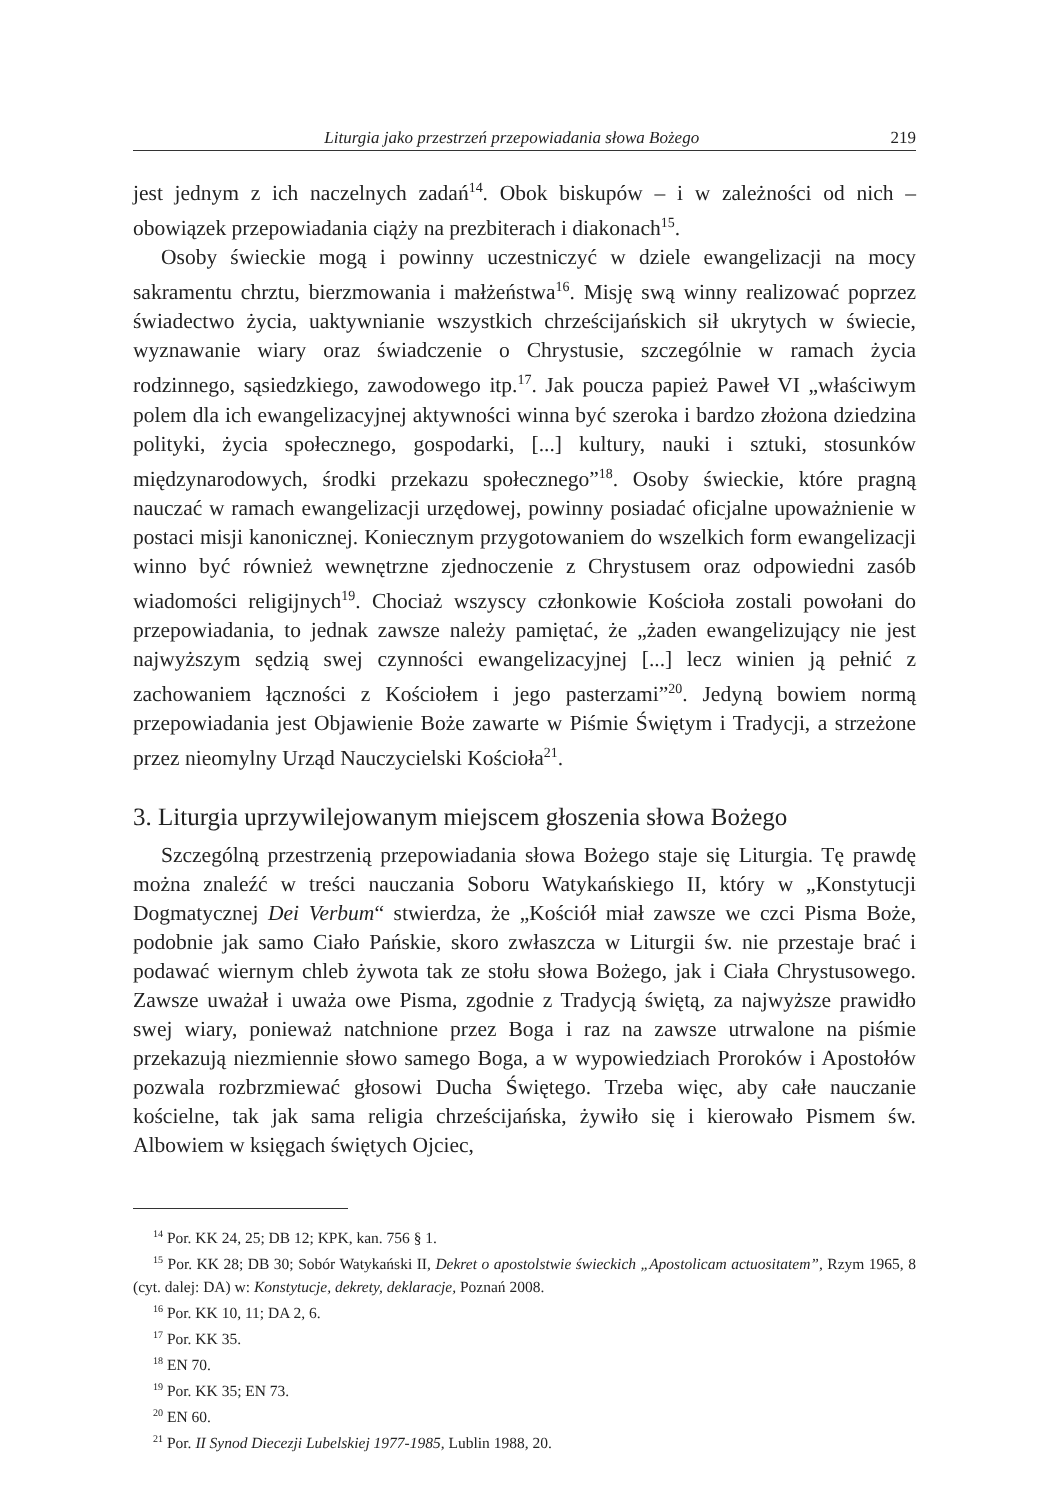Liturgia jako przestrzeń przepowiadania słowa Bożego 219
jest jednym z ich naczelnych zadań<sup>14</sup>. Obok biskupów – i w zależności od nich – obowiązek przepowiadania ciąży na prezbiterach i diakonach<sup>15</sup>.
Osoby świeckie mogą i powinny uczestniczyć w dziele ewangelizacji na mocy sakramentu chrztu, bierzmowania i małżeństwa<sup>16</sup>. Misję swą winny realizować poprzez świadectwo życia, uaktywnianie wszystkich chrześcijańskich sił ukrytych w świecie, wyznawanie wiary oraz świadczenie o Chrystusie, szczególnie w ramach życia rodzinnego, sąsiedzkiego, zawodowego itp.<sup>17</sup>. Jak poucza papież Paweł VI „właściwym polem dla ich ewangelizacyjnej aktywności winna być szeroka i bardzo złożona dziedzina polityki, życia społecznego, gospodarki, [...] kultury, nauki i sztuki, stosunków międzynarodowych, środki przekazu społecznego”<sup>18</sup>. Osoby świeckie, które pragną nauczać w ramach ewangelizacji urzędowej, powinny posiadać oficjalne upoważnienie w postaci misji kanonicznej. Koniecznym przygotowaniem do wszelkich form ewangelizacji winno być również wewnętrzne zjednoczenie z Chrystusem oraz odpowiedni zasób wiadomości religijnych<sup>19</sup>. Chociaż wszyscy członkowie Kościoła zostali powołani do przepowiadania, to jednak zawsze należy pamiętać, że „żaden ewangelizujący nie jest najwyższym sędzią swej czynności ewangelizacyjnej [...] lecz winien ją pełnić z zachowaniem łączności z Kościołem i jego pasterzami”<sup>20</sup>. Jedyną bowiem normą przepowiadania jest Objawienie Boże zawarte w Piśmie Świętym i Tradycji, a strzeżone przez nieomylny Urząd Nauczycielski Kościoła<sup>21</sup>.
3. Liturgia uprzywilejowanym miejscem głoszenia słowa Bożego
Szczególną przestrzenią przepowiadania słowa Bożego staje się Liturgia. Tę prawdę można znaleźć w treści nauczania Soboru Watykańskiego II, który w „Konstytucji Dogmatycznej Dei Verbum“ stwierdza, że „Kościół miał zawsze we czci Pisma Boże, podobnie jak samo Ciało Pańskie, skoro zwłaszcza w Liturgii św. nie przestaje brać i podawać wiernym chleb żywota tak ze stołu słowa Bożego, jak i Ciała Chrystusowego. Zawsze uważał i uważa owe Pisma, zgodnie z Tradycją świętą, za najwyższe prawidło swej wiary, ponieważ natchnione przez Boga i raz na zawsze utrwalone na piśmie przekazują niezmiennie słowo samego Boga, a w wypowiedziach Proroków i Apostołów pozwala rozbrzmiewać głosowi Ducha Świętego. Trzeba więc, aby całe nauczanie kościelne, tak jak sama religia chrześcijańska, żywiło się i kierowało Pismem św. Albowiem w księgach świętych Ojciec,
<sup>14</sup> Por. KK 24, 25; DB 12; KPK, kan. 756 § 1.
<sup>15</sup> Por. KK 28; DB 30; Sobór Watykański II, Dekret o apostolstwie świeckich „Apostolicam actuositatem”, Rzym 1965, 8 (cyt. dalej: DA) w: Konstytucje, dekrety, deklaracje, Poznań 2008.
<sup>16</sup> Por. KK 10, 11; DA 2, 6.
<sup>17</sup> Por. KK 35.
<sup>18</sup> EN 70.
<sup>19</sup> Por. KK 35; EN 73.
<sup>20</sup> EN 60.
<sup>21</sup> Por. II Synod Diecezji Lubelskiej 1977-1985, Lublin 1988, 20.